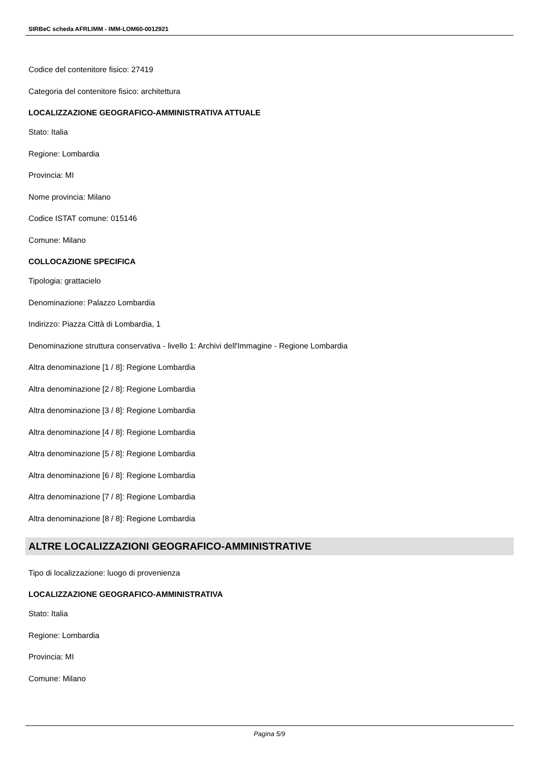SIRBeC scheda AFRLIMM - IMM-LOM60-0012921
Codice del contenitore fisico: 27419
Categoria del contenitore fisico: architettura
LOCALIZZAZIONE GEOGRAFICO-AMMINISTRATIVA ATTUALE
Stato: Italia
Regione: Lombardia
Provincia: MI
Nome provincia: Milano
Codice ISTAT comune: 015146
Comune: Milano
COLLOCAZIONE SPECIFICA
Tipologia: grattacielo
Denominazione: Palazzo Lombardia
Indirizzo: Piazza Città di Lombardia, 1
Denominazione struttura conservativa - livello 1: Archivi dell'Immagine - Regione Lombardia
Altra denominazione [1 / 8]: Regione Lombardia
Altra denominazione [2 / 8]: Regione Lombardia
Altra denominazione [3 / 8]: Regione Lombardia
Altra denominazione [4 / 8]: Regione Lombardia
Altra denominazione [5 / 8]: Regione Lombardia
Altra denominazione [6 / 8]: Regione Lombardia
Altra denominazione [7 / 8]: Regione Lombardia
Altra denominazione [8 / 8]: Regione Lombardia
ALTRE LOCALIZZAZIONI GEOGRAFICO-AMMINISTRATIVE
Tipo di localizzazione: luogo di provenienza
LOCALIZZAZIONE GEOGRAFICO-AMMINISTRATIVA
Stato: Italia
Regione: Lombardia
Provincia: MI
Comune: Milano
Pagina 5/9